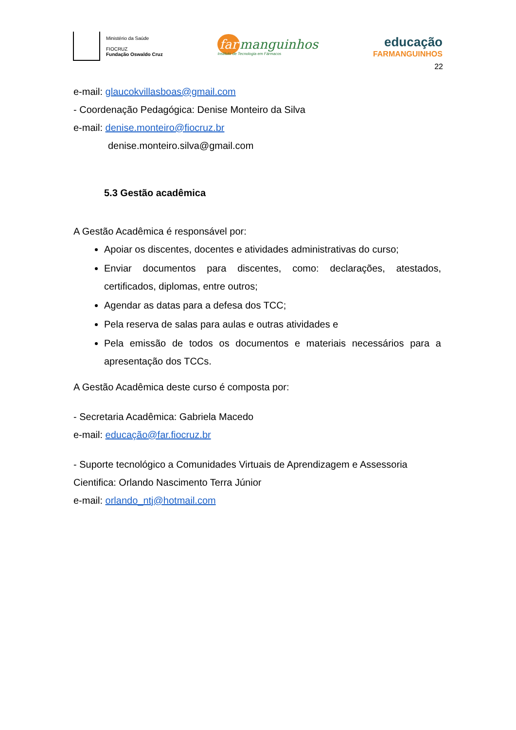Ministério da Saúde
FIOCRUZ
Fundação Oswaldo Cruz
far manguinhos
Instituto de Tecnologia em Fármacos
educação
FARMANGUINHOS
22
e-mail: glaucokvillasboas@gmail.com
- Coordenação Pedagógica: Denise Monteiro da Silva
e-mail: denise.monteiro@fiocruz.br
denise.monteiro.silva@gmail.com
5.3 Gestão acadêmica
A Gestão Acadêmica é responsável por:
Apoiar os discentes, docentes e atividades administrativas do curso;
Enviar documentos para discentes, como: declarações, atestados, certificados, diplomas, entre outros;
Agendar as datas para a defesa dos TCC;
Pela reserva de salas para aulas e outras atividades e
Pela emissão de todos os documentos e materiais necessários para a apresentação dos TCCs.
A Gestão Acadêmica deste curso é composta por:
- Secretaria Acadêmica: Gabriela Macedo
e-mail: educação@far.fiocruz.br
- Suporte tecnológico a Comunidades Virtuais de Aprendizagem e Assessoria Cientifica: Orlando Nascimento Terra Júnior
e-mail: orlando_ntj@hotmail.com